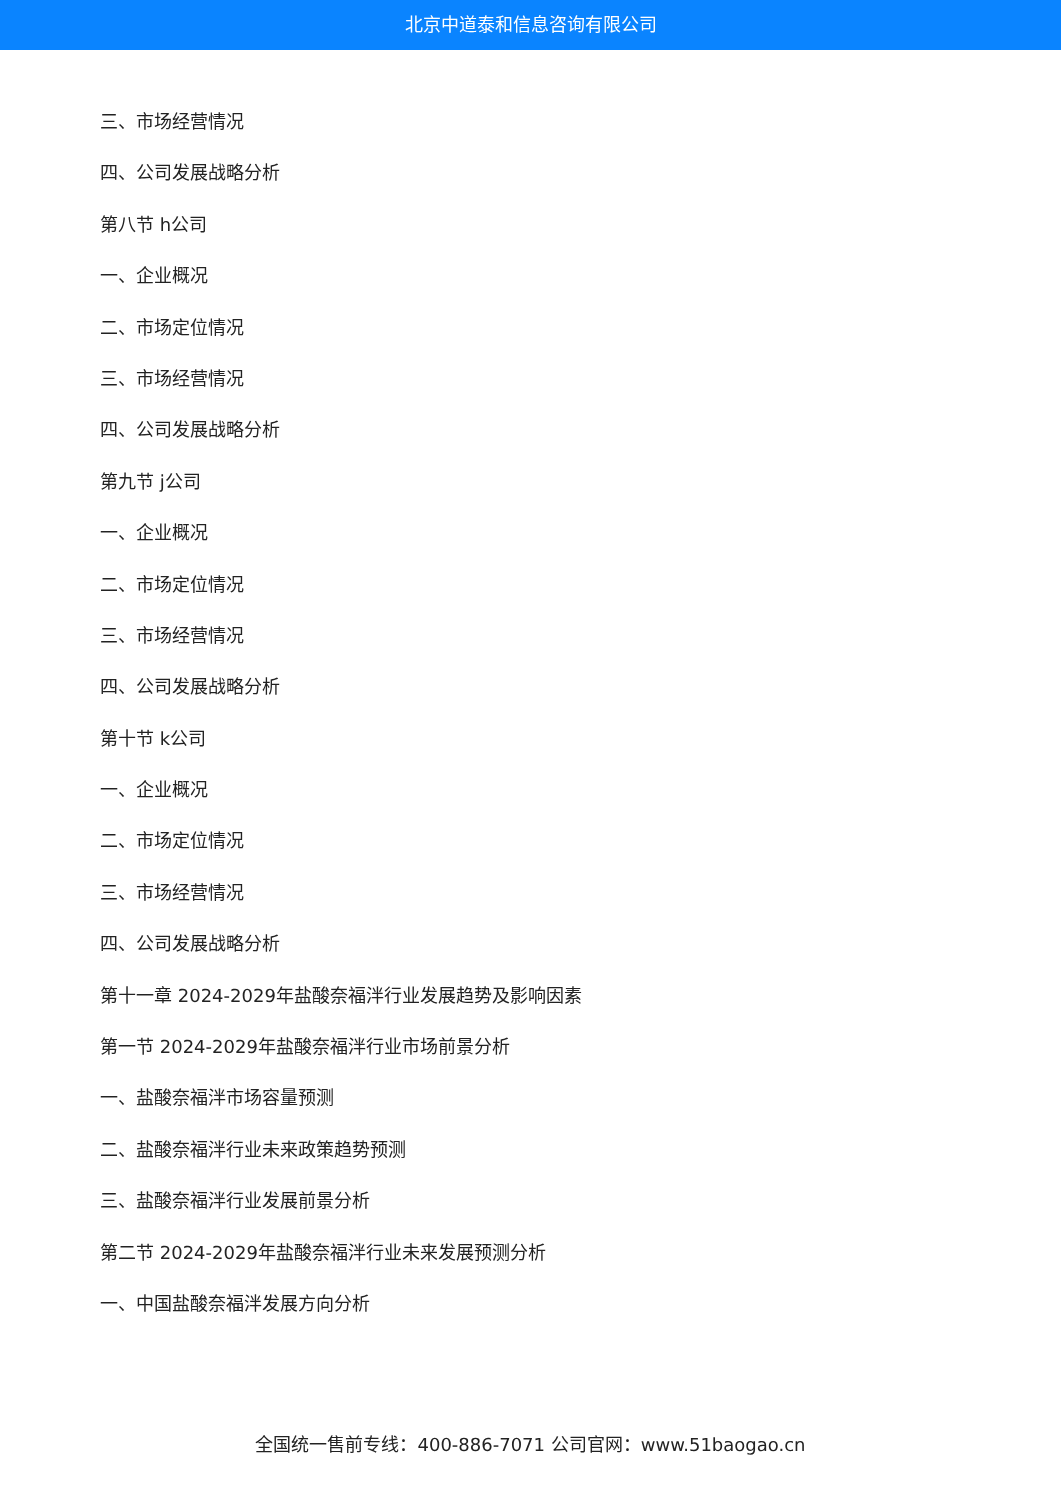北京中道泰和信息咨询有限公司
三、市场经营情况
四、公司发展战略分析
第八节 h公司
一、企业概况
二、市场定位情况
三、市场经营情况
四、公司发展战略分析
第九节 j公司
一、企业概况
二、市场定位情况
三、市场经营情况
四、公司发展战略分析
第十节 k公司
一、企业概况
二、市场定位情况
三、市场经营情况
四、公司发展战略分析
第十一章 2024-2029年盐酸奈福泮行业发展趋势及影响因素
第一节 2024-2029年盐酸奈福泮行业市场前景分析
一、盐酸奈福泮市场容量预测
二、盐酸奈福泮行业未来政策趋势预测
三、盐酸奈福泮行业发展前景分析
第二节 2024-2029年盐酸奈福泮行业未来发展预测分析
一、中国盐酸奈福泮发展方向分析
全国统一售前专线：400-886-7071 公司官网：www.51baogao.cn